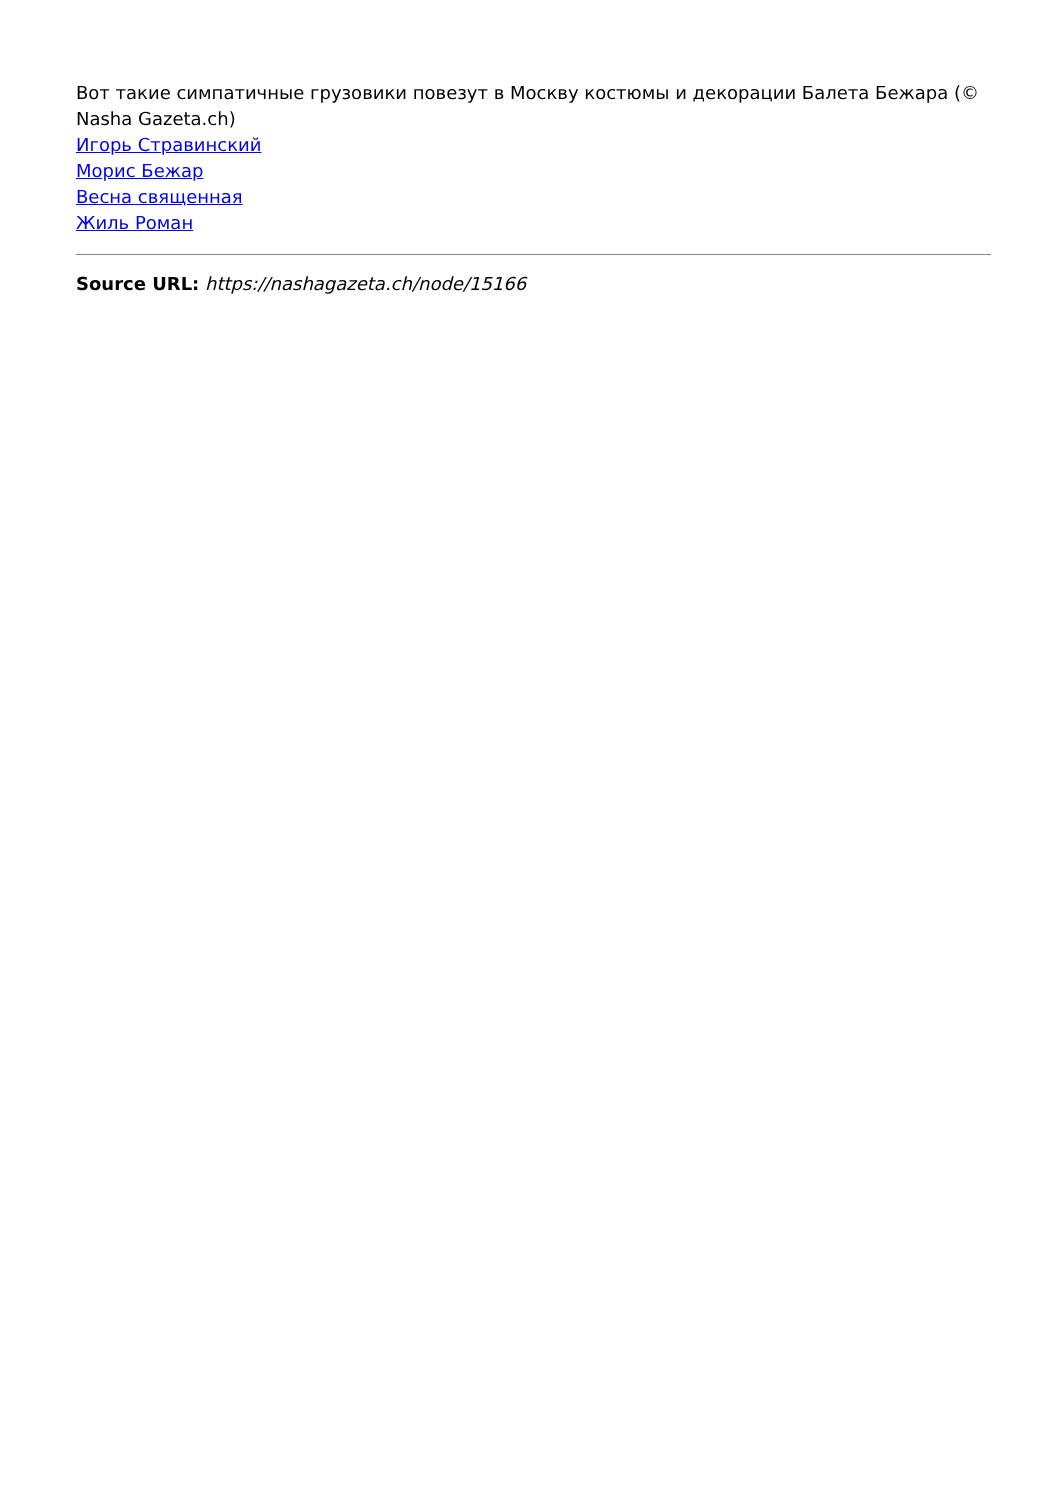Вот такие симпатичные грузовики повезут в Москву костюмы и декорации Балета Бежара (© Nasha Gazeta.ch)
Игорь Стравинский
Морис Бежар
Весна священная
Жиль Роман
Source URL: https://nashagazeta.ch/node/15166